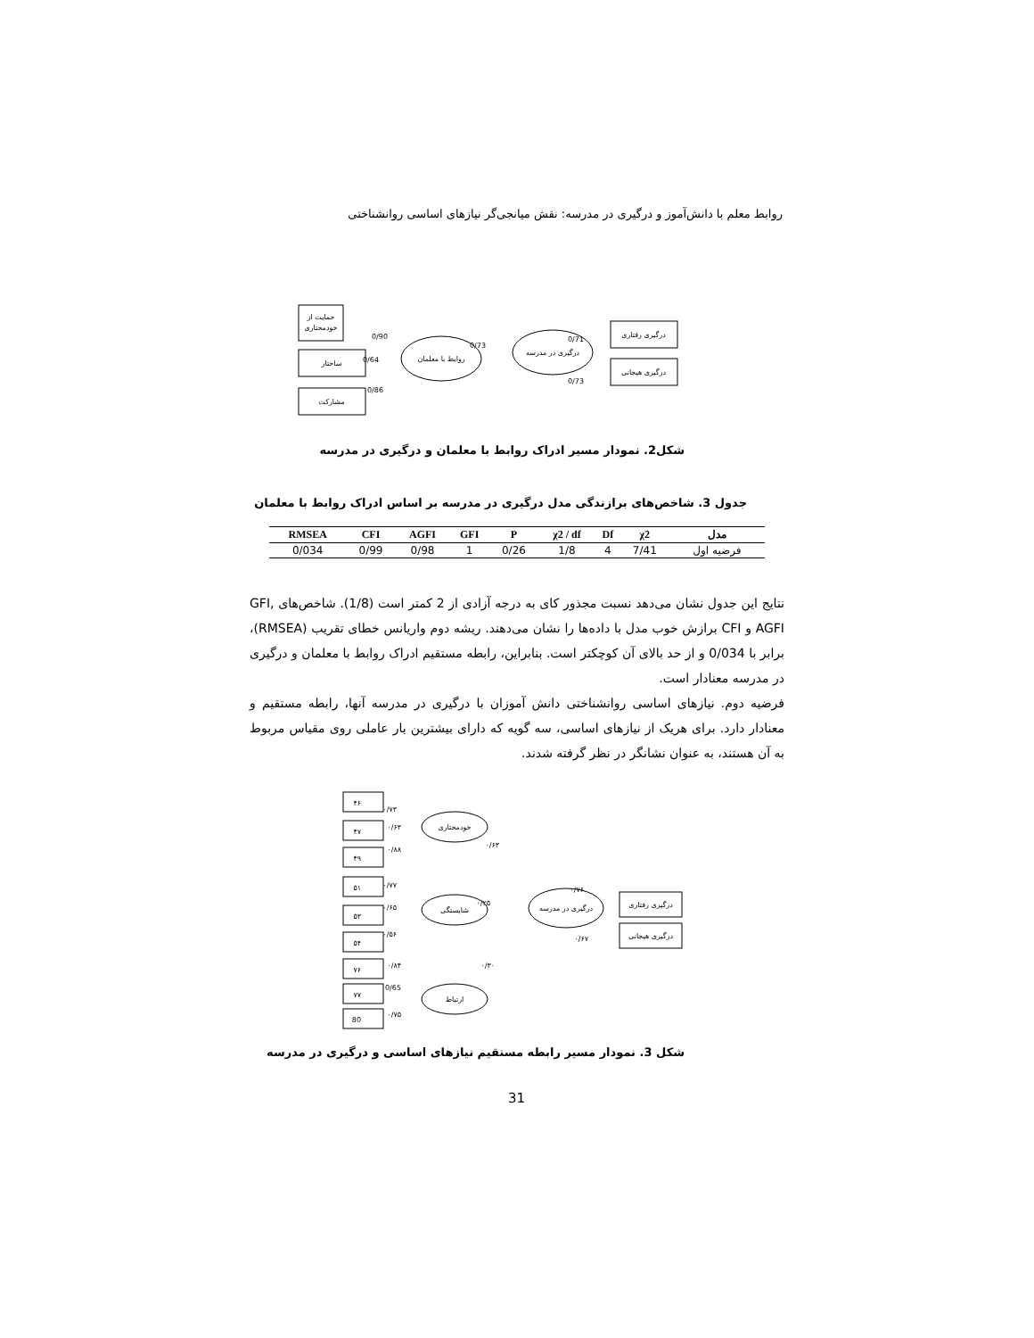روابط معلم با دانش‌آموز و درگیری در مدرسه: نقش میانجی‌گر نیازهای اساسی روانشناختی
حمایت از
خودمختاری
ساختار
مشارکت
روابط با معلمان
درگیری در مدرسه
درگیری رفتاری
درگیری هیجانی
0/90
0/64
0/86
0/73
0/71
0/73
شکل2. نمودار مسیر ادراک روابط با معلمان و درگیری در مدرسه
جدول 3. شاخص‌های برازندگی مدل درگیری در مدرسه بر اساس ادراک روابط با معلمان
| مدل | χ2 | Df | χ2 / df | P | GFI | AGFI | CFI | RMSEA |
| --- | --- | --- | --- | --- | --- | --- | --- | --- |
| فرضیه اول | 7/41 | 4 | 1/8 | 0/26 | 1 | 0/98 | 0/99 | 0/034 |
نتایج این جدول نشان می‌دهد نسبت مجذور کای به درجه آزادی از 2 کمتر است (1/8). شاخص‌های GFI, AGFI و CFI برازش خوب مدل با داده‌ها را نشان می‌دهند. ریشه دوم واریانس خطای تقریب (RMSEA)، برابر با 0/034 و از حد بالای آن کوچکتر است. بنابراین، رابطه مستقیم ادراک روابط با معلمان و درگیری در مدرسه معنادار است.
فرضیه دوم. نیازهای اساسی روانشناختی دانش آموزان با درگیری در مدرسه آنها، رابطه مستقیم و معنادار دارد. برای هریک از نیازهای اساسی، سه گویه که دارای بیشترین بار عاملی روی مقیاس مربوط به آن هستند، به عنوان نشانگر در نظر گرفته شدند.
۴۶
۴۷
۴۹
۵۱
۵۳
۵۴
۷۶
۷۷
80
خودمختاری
شایستگی
ارتباط
درگیری در مدرسه
درگیری رفتاری
درگیری هیجانی
۰/۷۳
۰/۶۳
۰/۸۸
۰/۶۳
۰/۷۷
۰/۶۵
۰/۵۶
۰/۲۵
۰/۷۶
۰/۶۷
۰/۸۴
0/65
۰/۷۵
۰/۳۰
شکل 3. نمودار مسیر رابطه مستقیم نیازهای اساسی و درگیری در مدرسه
31